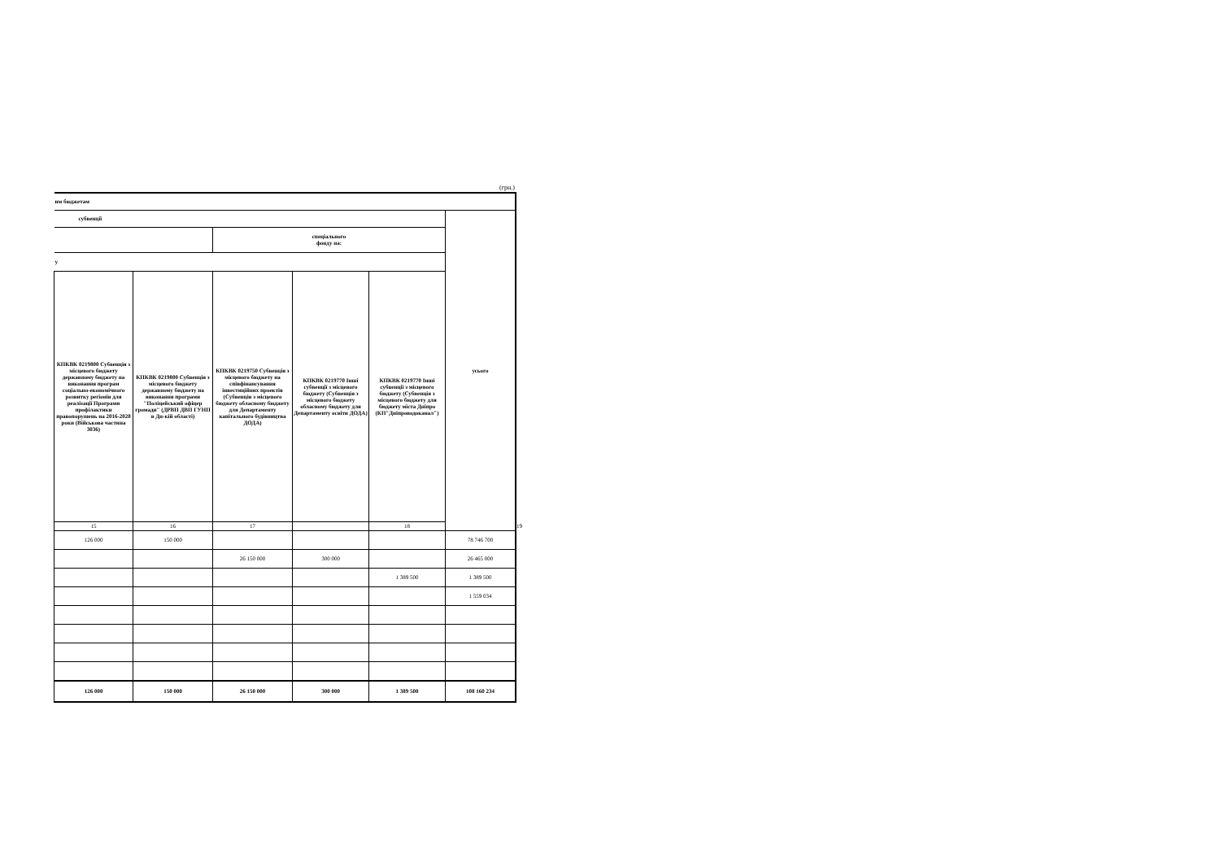(грн.)
| им бюджетам | | | | | | |
| --- | --- | --- | --- | --- | --- | --- |
| субвенції | | | | | усього | |
| | | спеціального фонду на: | | | | |
| у | | | | | | |
| КПКВК 0219800 Субвенція з місцевого бюджету державному бюджету на виконання програм соціально-економічного розвитку регіонів для реалізації Програми профілактики правопорушень на 2016-2020 роки (Військова частина 3036) | КПКВК 0219800 Субвенція з місцевого бюджету державному бюджету на виконання програми "Поліцейський офіцер громади" (ДРВП ДВП ГУНП в Дн-кій області) | КПКВК 0219750 Субвенція з місцевого бюджету на співфінансування інвестиційних проектів (Субвенція з місцевого бюджету обласному бюджету для Департаменту капітального будівництва ДОДА) | КПКВК 0219770 Інші субвенції з місцевого бюджету (Субвенція з місцевого бюджету обласному бюджету для Департаменту освіти ДОДА) | КПКВК 0219770 Інші субвенції з місцевого бюджету (Субвенція з місцевого бюджету для бюджету міста Дніпро (КП"Дніпроводоканал") | | |
| 15 | 16 | 17 | | 18 | | 19 |
| 126 000 | 150 000 | | | | 78 746 700 | |
| | | 26 150 000 | 300 000 | | 26 465 000 | |
| | | | | 1 389 500 | 1 389 500 | |
| | | | | | 1 559 034 | |
| 126 000 | 150 000 | 26 150 000 | 300 000 | 1 389 500 | 108 160 234 | |